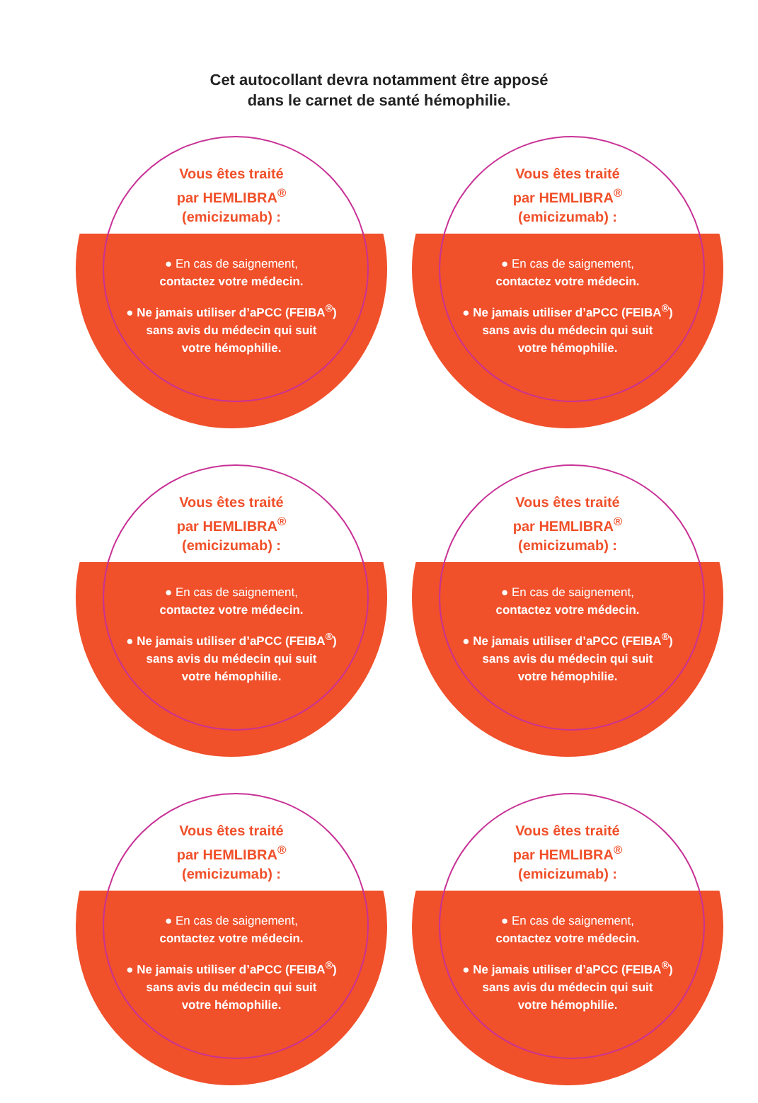Cet autocollant devra notamment être apposé
dans le carnet de santé hémophilie.
Vous êtes traité
par HEMLIBRA<sup>®</sup>
(emicizumab) :
● En cas de saignement,
contactez votre médecin.
● Ne jamais utiliser d’aPCC (FEIBA<sup>®</sup>)
sans avis du médecin qui suit
votre hémophilie.
Vous êtes traité
par HEMLIBRA<sup>®</sup>
(emicizumab) :
● En cas de saignement,
contactez votre médecin.
● Ne jamais utiliser d’aPCC (FEIBA<sup>®</sup>)
sans avis du médecin qui suit
votre hémophilie.
Vous êtes traité
par HEMLIBRA<sup>®</sup>
(emicizumab) :
● En cas de saignement,
contactez votre médecin.
● Ne jamais utiliser d’aPCC (FEIBA<sup>®</sup>)
sans avis du médecin qui suit
votre hémophilie.
Vous êtes traité
par HEMLIBRA<sup>®</sup>
(emicizumab) :
● En cas de saignement,
contactez votre médecin.
● Ne jamais utiliser d’aPCC (FEIBA<sup>®</sup>)
sans avis du médecin qui suit
votre hémophilie.
Vous êtes traité
par HEMLIBRA<sup>®</sup>
(emicizumab) :
● En cas de saignement,
contactez votre médecin.
● Ne jamais utiliser d’aPCC (FEIBA<sup>®</sup>)
sans avis du médecin qui suit
votre hémophilie.
Vous êtes traité
par HEMLIBRA<sup>®</sup>
(emicizumab) :
● En cas de saignement,
contactez votre médecin.
● Ne jamais utiliser d’aPCC (FEIBA<sup>®</sup>)
sans avis du médecin qui suit
votre hémophilie.